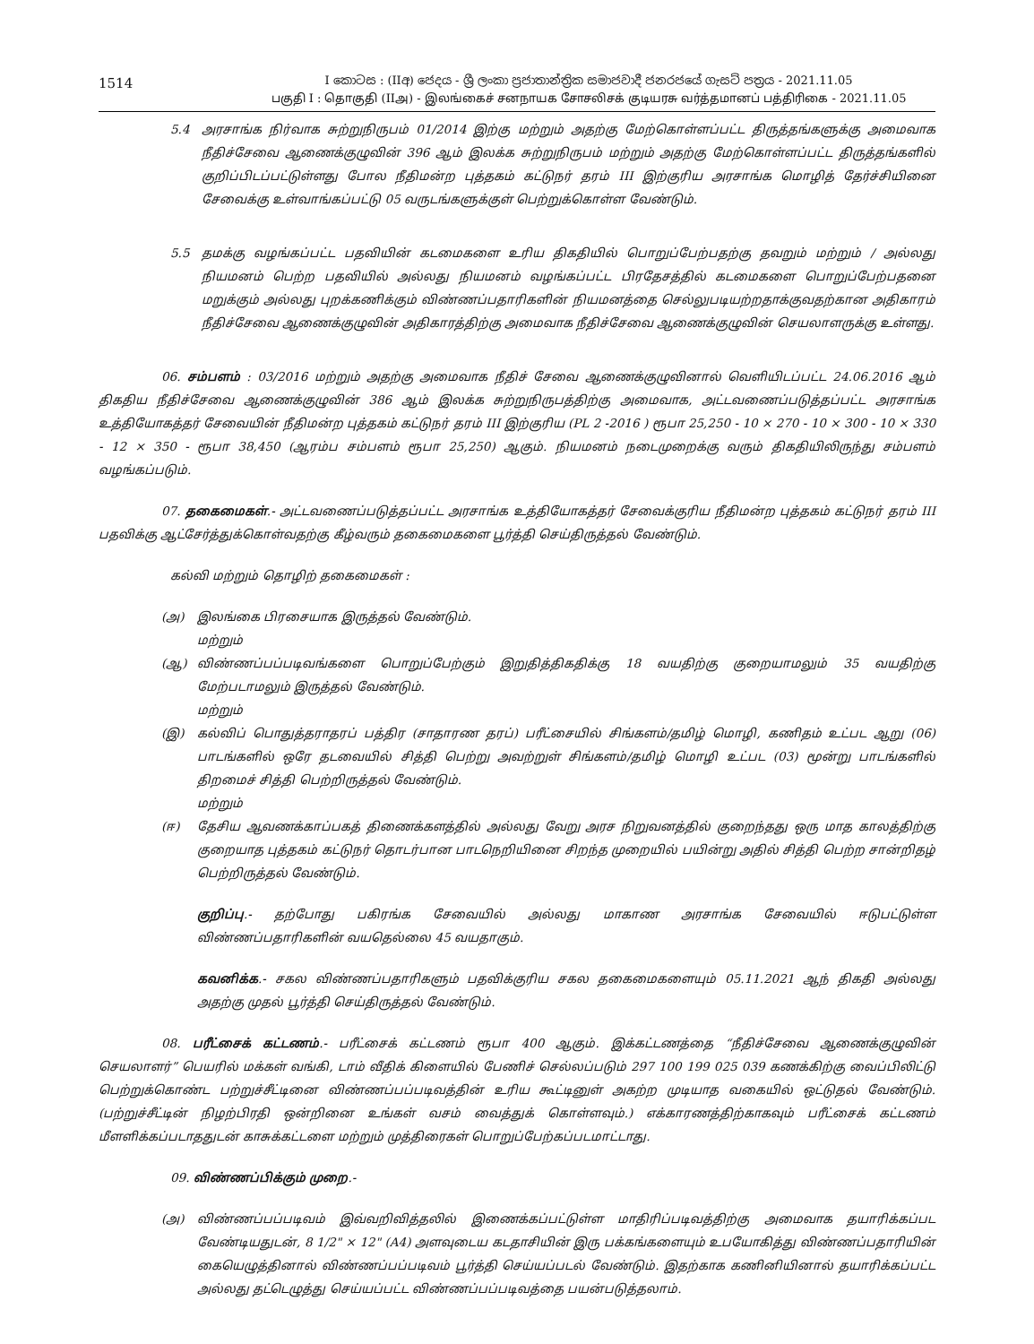1514
I කොටස : (IIඅ) ජෙදය - ශ්‍රී ලංකා ප්‍රජාතාන්ත්‍රික සමාජවාදී ජනරජයේ ගැසට් පත්‍රය - 2021.11.05
பகுதி I : தொகுதி (IIஅ) - இலங்கைச் சனநாயக சோசலிசக் குடியரசு வர்த்தமானப் பத்திரிகை - 2021.11.05
5.4 அரசாங்க நிர்வாக சுற்றுநிருபம் 01/2014 இற்கு மற்றும் அதற்கு மேற்கொள்ளப்பட்ட திருத்தங்களுக்கு அமைவாக நீதிச்சேவை ஆணைக்குழுவின் 396 ஆம் இலக்க சுற்றுநிருபம் மற்றும் அதற்கு மேற்கொள்ளப்பட்ட திருத்தங்களில் குறிப்பிடப்பட்டுள்ளது போல நீதிமன்ற புத்தகம் கட்டுநர் தரம் III இற்குரிய அரசாங்க மொழித் தேர்ச்சியினை சேவைக்கு உள்வாங்கப்பட்டு 05 வருடங்களுக்குள் பெற்றுக்கொள்ள வேண்டும்.
5.5 தமக்கு வழங்கப்பட்ட பதவியின் கடமைகளை உரிய திகதியில் பொறுப்பேற்பதற்கு தவறும் மற்றும் / அல்லது நியமனம் பெற்ற பதவியில் அல்லது நியமனம் வழங்கப்பட்ட பிரதேசத்தில் கடமைகளை பொறுப்பேற்பதனை மறுக்கும் அல்லது புறக்கணிக்கும் விண்ணப்பதாரிகளின் நியமனத்தை செல்லுபடியற்றதாக்குவதற்கான அதிகாரம் நீதிச்சேவை ஆணைக்குழுவின் அதிகாரத்திற்கு அமைவாக நீதிச்சேவை ஆணைக்குழுவின் செயலாளருக்கு உள்ளது.
06. சம்பளம் : 03/2016 மற்றும் அதற்கு அமைவாக நீதிச் சேவை ஆணைக்குழுவினால் வெளியிடப்பட்ட 24.06.2016 ஆம் திகதிய நீதிச்சேவை ஆணைக்குழுவின் 386 ஆம் இலக்க சுற்றுநிருபத்திற்கு அமைவாக, அட்டவணைப்படுத்தப்பட்ட அரசாங்க உத்தியோகத்தர் சேவையின் நீதிமன்ற புத்தகம் கட்டுநர் தரம் III இற்குரிய (PL 2 -2016 ) ரூபா 25,250 - 10 × 270 - 10 × 300 - 10 × 330 - 12 × 350 - ரூபா 38,450 (ஆரம்ப சம்பளம் ரூபா 25,250) ஆகும். நியமனம் நடைமுறைக்கு வரும் திகதியிலிருந்து சம்பளம் வழங்கப்படும்.
07. தகைமைகள்.- அட்டவணைப்படுத்தப்பட்ட அரசாங்க உத்தியோகத்தர் சேவைக்குரிய நீதிமன்ற புத்தகம் கட்டுநர் தரம் III பதவிக்கு ஆட்சேர்த்துக்கொள்வதற்கு கீழ்வரும் தகைமைகளை பூர்த்தி செய்திருத்தல் வேண்டும்.
கல்வி மற்றும் தொழிற் தகைமைகள் :
(அ) இலங்கை பிரசையாக இருத்தல் வேண்டும்.
மற்றும்
(ஆ) விண்ணப்பப்படிவங்களை பொறுப்பேற்கும் இறுதித்திகதிக்கு 18 வயதிற்கு குறையாமலும் 35 வயதிற்கு மேற்படாமலும் இருத்தல் வேண்டும்.
மற்றும்
(இ) கல்விப் பொதுத்தராதரப் பத்திர (சாதாரண தரப்) பரீட்சையில் சிங்களம்/தமிழ் மொழி, கணிதம் உட்பட ஆறு (06) பாடங்களில் ஒரே தடவையில் சித்தி பெற்று அவற்றுள் சிங்களம்/தமிழ் மொழி உட்பட (03) மூன்று பாடங்களில் திறமைச் சித்தி பெற்றிருத்தல் வேண்டும்.
மற்றும்
(ஈ) தேசிய ஆவணக்காப்பகத் திணைக்களத்தில் அல்லது வேறு அரச நிறுவனத்தில் குறைந்தது ஒரு மாத காலத்திற்கு குறையாத புத்தகம் கட்டுநர் தொடர்பான பாடநெறியினை சிறந்த முறையில் பயின்று அதில் சித்தி பெற்ற சான்றிதழ் பெற்றிருத்தல் வேண்டும்.
குறிப்பு.- தற்போது பகிரங்க சேவையில் அல்லது மாகாண அரசாங்க சேவையில் ஈடுபட்டுள்ள விண்ணப்பதாரிகளின் வயதெல்லை 45 வயதாகும்.
கவனிக்க.- சகல விண்ணப்பதாரிகளும் பதவிக்குரிய சகல தகைமைகளையும் 05.11.2021 ஆந் திகதி அல்லது அதற்கு முதல் பூர்த்தி செய்திருத்தல் வேண்டும்.
08. பரீட்சைக் கட்டணம்.- பரீட்சைக் கட்டணம் ரூபா 400 ஆகும். இக்கட்டணத்தை “நீதிச்சேவை ஆணைக்குழுவின் செயலாளர்” பெயரில் மக்கள் வங்கி, டாம் வீதிக் கிளையில் பேணிச் செல்லப்படும் 297 100 199 025 039 கணக்கிற்கு வைப்பிலிட்டு பெற்றுக்கொண்ட பற்றுச்சீட்டினை விண்ணப்பப்படிவத்தின் உரிய கூட்டினுள் அகற்ற முடியாத வகையில் ஒட்டுதல் வேண்டும். (பற்றுச்சீட்டின் நிழற்பிரதி ஒன்றினை உங்கள் வசம் வைத்துக் கொள்ளவும்.) எக்காரணத்திற்காகவும் பரீட்சைக் கட்டணம் மீளளிக்கப்படாததுடன் காசுக்கட்டளை மற்றும் முத்திரைகள் பொறுப்பேற்கப்படமாட்டாது.
09. விண்ணப்பிக்கும் முறை.-
(அ) விண்ணப்பப்படிவம் இவ்வறிவித்தலில் இணைக்கப்பட்டுள்ள மாதிரிப்படிவத்திற்கு அமைவாக தயாரிக்கப்பட வேண்டியதுடன், 8 1/2" × 12" (A4) அளவுடைய கடதாசியின் இரு பக்கங்களையும் உபயோகித்து விண்ணப்பதாரியின் கையெழுத்தினால் விண்ணப்பப்படிவம் பூர்த்தி செய்யப்படல் வேண்டும். இதற்காக கணினியினால் தயாரிக்கப்பட்ட அல்லது தட்டெழுத்து செய்யப்பட்ட விண்ணப்பப்படிவத்தை பயன்படுத்தலாம்.